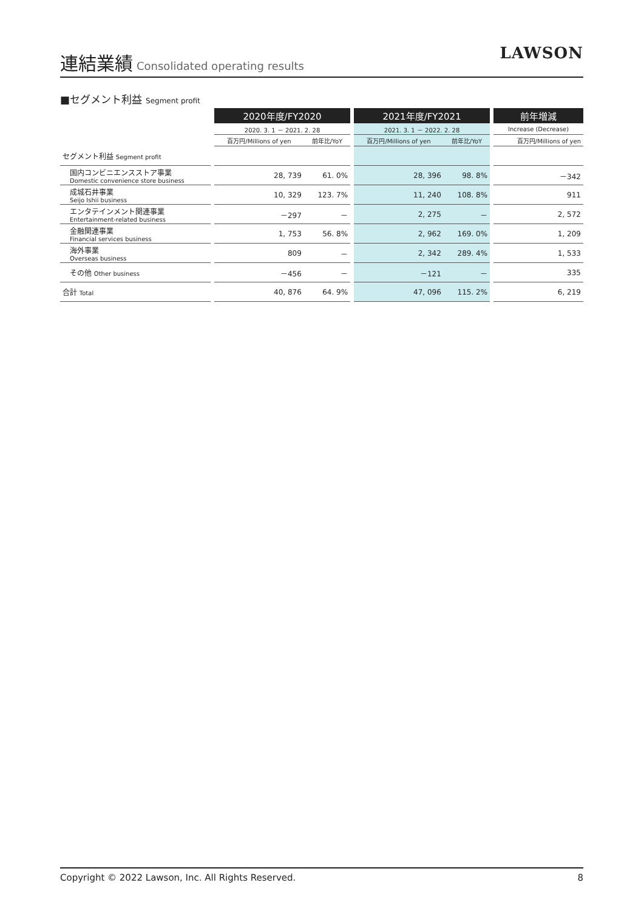連結業績
Consolidated operating results
LAWSON
■セグメント利益 Segment profit
| | | 2020年度/FY2020 | | | 2021年度/FY2021 | | | 前年増減 |
| | | 2020. 3. 1 － 2021. 2. 28 | | | 2021. 3. 1 － 2022. 2. 28 | | | Increase (Decrease) |
| | | 百万円/Millions of yen | 前年比/YoY | | 百万円/Millions of yen | 前年比/YoY | | 百万円/Millions of yen |
| セグメント利益 Segment profit | | | | | | | | |
| 国内コンビニエンスストア事業 Domestic convenience store business | | 28, 739 | 61. 0% | | 28, 396 | 98. 8% | | －342 |
| 成城石井事業 Seijo Ishii business | | 10, 329 | 123. 7% | | 11, 240 | 108. 8% | | 911 |
| エンタテインメント関連事業 Entertainment-related business | | －297 | － | | 2, 275 | － | | 2, 572 |
| 金融関連事業 Financial services business | | 1, 753 | 56. 8% | | 2, 962 | 169. 0% | | 1, 209 |
| 海外事業 Overseas business | | 809 | － | | 2, 342 | 289. 4% | | 1, 533 |
| その他 Other business | | －456 | － | | －121 | － | | 335 |
| 合計 Total | | 40, 876 | 64. 9% | | 47, 096 | 115. 2% | | 6, 219 |
Copyright © 2022 Lawson, Inc. All Rights Reserved. 8